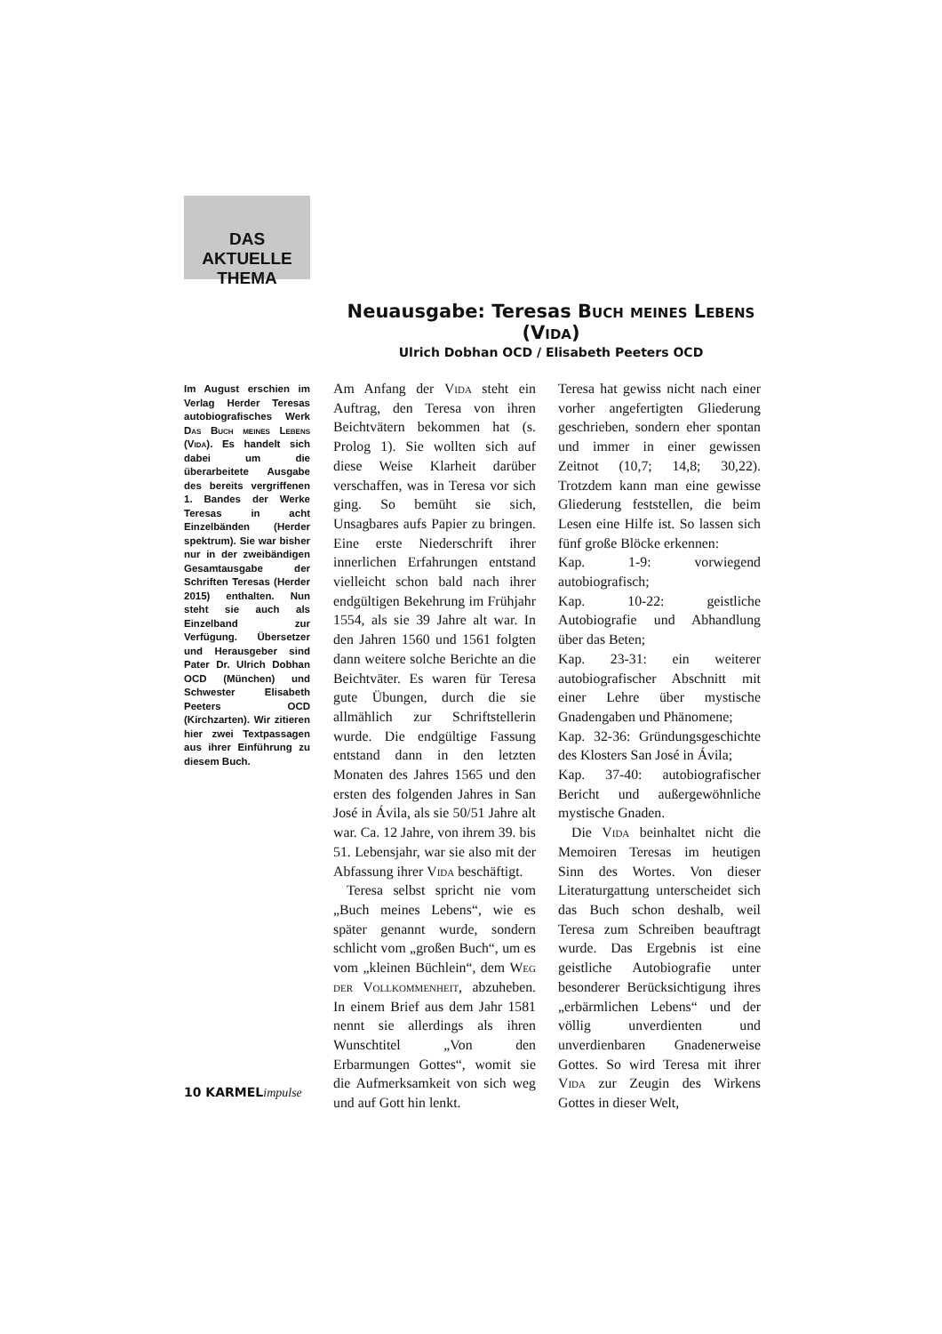DAS AKTUELLE
THEMA
Neuausgabe: Teresas Buch meines Lebens (Vida)
Ulrich Dobhan OCD / Elisabeth Peeters OCD
Im August erschien im Verlag Herder Teresas autobiografisches Werk Das Buch meines Lebens (Vida). Es handelt sich dabei um die überarbeitete Ausgabe des bereits vergriffenen 1. Bandes der Werke Teresas in acht Einzelbänden (Herder spektrum). Sie war bisher nur in der zweibändigen Gesamtausgabe der Schriften Teresas (Herder 2015) enthalten. Nun steht sie auch als Einzelband zur Verfügung. Übersetzer und Herausgeber sind Pater Dr. Ulrich Dobhan OCD (München) und Schwester Elisabeth Peeters OCD (Kirchzarten). Wir zitieren hier zwei Textpassagen aus ihrer Einführung zu diesem Buch.
Am Anfang der Vida steht ein Auftrag, den Teresa von ihren Beichtvätern bekommen hat (s. Prolog 1). Sie wollten sich auf diese Weise Klarheit darüber verschaffen, was in Teresa vor sich ging. So bemüht sie sich, Unsagbares aufs Papier zu bringen. Eine erste Niederschrift ihrer innerlichen Erfahrungen entstand vielleicht schon bald nach ihrer endgültigen Bekehrung im Frühjahr 1554, als sie 39 Jahre alt war. In den Jahren 1560 und 1561 folgten dann weitere solche Berichte an die Beichtväter. Es waren für Teresa gute Übungen, durch die sie allmählich zur Schriftstellerin wurde. Die endgültige Fassung entstand dann in den letzten Monaten des Jahres 1565 und den ersten des folgenden Jahres in San José in Ávila, als sie 50/51 Jahre alt war. Ca. 12 Jahre, von ihrem 39. bis 51. Lebensjahr, war sie also mit der Abfassung ihrer Vida beschäftigt.
Teresa selbst spricht nie vom „Buch meines Lebens“, wie es später genannt wurde, sondern schlicht vom „großen Buch“, um es vom „kleinen Büchlein“, dem Weg der Vollkommenheit, abzuheben. In einem Brief aus dem Jahr 1581 nennt sie allerdings als ihren Wunschtitel „Von den Erbarmungen Gottes“, womit sie die Aufmerksamkeit von sich weg und auf Gott hin lenkt.
Teresa hat gewiss nicht nach einer vorher angefertigten Gliederung geschrieben, sondern eher spontan und immer in einer gewissen Zeitnot (10,7; 14,8; 30,22). Trotzdem kann man eine gewisse Gliederung feststellen, die beim Lesen eine Hilfe ist. So lassen sich fünf große Blöcke erkennen:
Kap. 1-9: vorwiegend autobiografisch;
Kap. 10-22: geistliche Autobiografie und Abhandlung über das Beten;
Kap. 23-31: ein weiterer autobiografischer Abschnitt mit einer Lehre über mystische Gnadengaben und Phänomene;
Kap. 32-36: Gründungsgeschichte des Klosters San José in Ávila;
Kap. 37-40: autobiografischer Bericht und außergewöhnliche mystische Gnaden.
Die Vida beinhaltet nicht die Memoiren Teresas im heutigen Sinn des Wortes. Von dieser Literaturgattung unterscheidet sich das Buch schon deshalb, weil Teresa zum Schreiben beauftragt wurde. Das Ergebnis ist eine geistliche Autobiografie unter besonderer Berücksichtigung ihres „erbärmlichen Lebens“ und der völlig unverdienten und unverdienbaren Gnadenerweise Gottes. So wird Teresa mit ihrer Vida zur Zeugin des Wirkens Gottes in dieser Welt,
10 KARMELimpulse